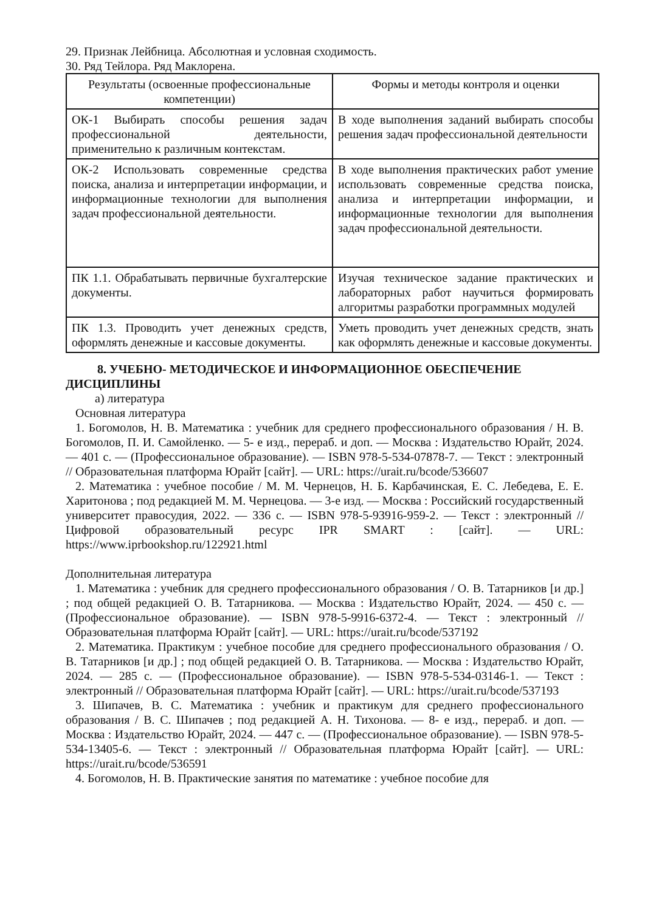29. Признак Лейбница. Абсолютная и условная сходимость.
30. Ряд Тейлора. Ряд Маклорена.
| Результаты (освоенные профессиональные компетенции) | Формы и методы контроля и оценки |
| --- | --- |
| ОК-1 Выбирать способы решения задач профессиональной деятельности, применительно к различным контекстам. | В ходе выполнения заданий выбирать способы решения задач профессиональной деятельности |
| ОК-2 Использовать современные средства поиска, анализа и интерпретации информации, и информационные технологии для выполнения задач профессиональной деятельности. | В ходе выполнения практических работ умение использовать современные средства поиска, анализа и интерпретации информации, и информационные технологии для выполнения задач профессиональной деятельности. |
| ПК 1.1. Обрабатывать первичные бухгалтерские документы. | Изучая техническое задание практических и лабораторных работ научиться формировать алгоритмы разработки программных модулей |
| ПК 1.3. Проводить учет денежных средств, оформлять денежные и кассовые документы. | Уметь проводить учет денежных средств, знать как оформлять денежные и кассовые документы. |
8. УЧЕБНО- МЕТОДИЧЕСКОЕ И ИНФОРМАЦИОННОЕ ОБЕСПЕЧЕНИЕ ДИСЦИПЛИНЫ
а) литература
Основная литература
1. Богомолов, Н. В. Математика : учебник для среднего профессионального образования / Н. В. Богомолов, П. И. Самойленко. — 5- е изд., перераб. и доп. — Москва : Издательство Юрайт, 2024. — 401 с. — (Профессиональное образование). — ISBN 978-5-534-07878-7. — Текст : электронный // Образовательная платформа Юрайт [сайт]. — URL: https://urait.ru/bcode/536607
2. Математика : учебное пособие / М. М. Чернецов, Н. Б. Карбачинская, Е. С. Лебедева, Е. Е. Харитонова ; под редакцией М. М. Чернецова. — 3-е изд. — Москва : Российский государственный университет правосудия, 2022. — 336 с. — ISBN 978-5-93916-959-2. — Текст : электронный // Цифровой образовательный ресурс IPR SMART : [сайт]. — URL: https://www.iprbookshop.ru/122921.html
Дополнительная литература
1. Математика : учебник для среднего профессионального образования / О. В. Татарников [и др.] ; под общей редакцией О. В. Татарникова. — Москва : Издательство Юрайт, 2024. — 450 с. — (Профессиональное образование). — ISBN 978-5-9916-6372-4. — Текст : электронный // Образовательная платформа Юрайт [сайт]. — URL: https://urait.ru/bcode/537192
2. Математика. Практикум : учебное пособие для среднего профессионального образования / О. В. Татарников [и др.] ; под общей редакцией О. В. Татарникова. — Москва : Издательство Юрайт, 2024. — 285 с. — (Профессиональное образование). — ISBN 978-5-534-03146-1. — Текст : электронный // Образовательная платформа Юрайт [сайт]. — URL: https://urait.ru/bcode/537193
3. Шипачев, В. С. Математика : учебник и практикум для среднего профессионального образования / В. С. Шипачев ; под редакцией А. Н. Тихонова. — 8- е изд., перераб. и доп. — Москва : Издательство Юрайт, 2024. — 447 с. — (Профессиональное образование). — ISBN 978-5-534-13405-6. — Текст : электронный // Образовательная платформа Юрайт [сайт]. — URL: https://urait.ru/bcode/536591
4. Богомолов, Н. В. Практические занятия по математике : учебное пособие для